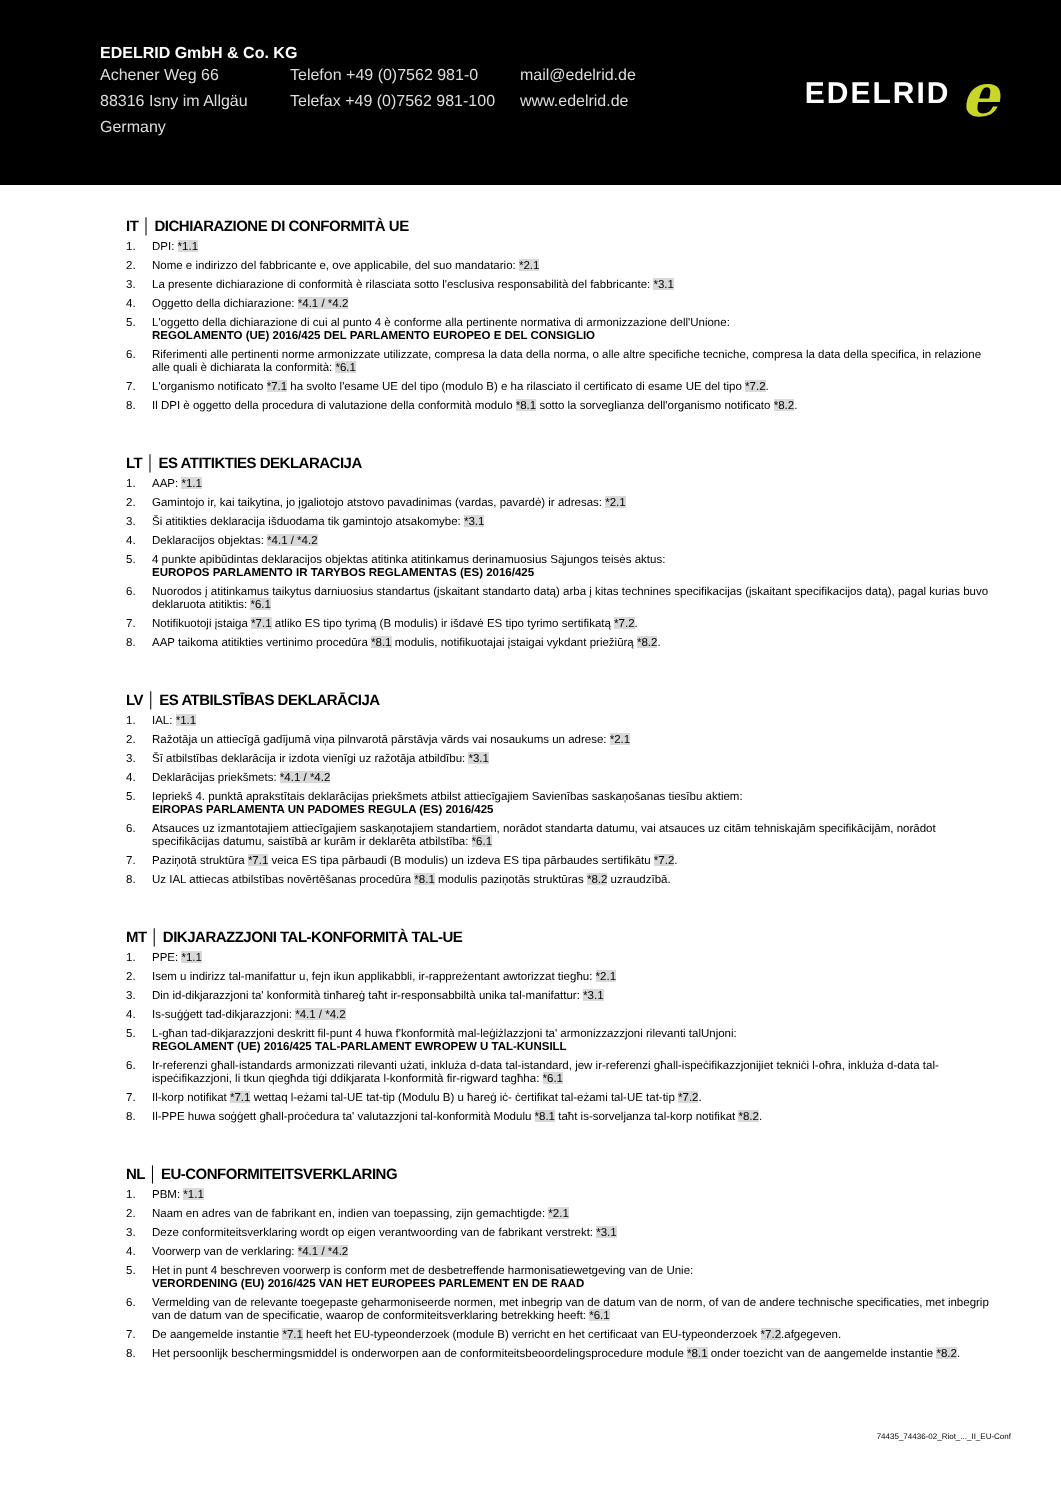EDELRID GmbH & Co. KG
Achener Weg 66 Telefon +49 (0)7562 981-0
mail@edelrid.de
88316 Isny im Allgäu
Telefax +49 (0)7562 981-100
www.edelrid.de
Germany
EDELRID e
IT │ DICHIARAZIONE DI CONFORMITÀ UE
1. DPI: *1.1
2. Nome e indirizzo del fabbricante e, ove applicabile, del suo mandatario: *2.1
3. La presente dichiarazione di conformità è rilasciata sotto l'esclusiva responsabilità del fabbricante: *3.1
4. Oggetto della dichiarazione: *4.1 / *4.2
5. L'oggetto della dichiarazione di cui al punto 4 è conforme alla pertinente normativa di armonizzazione dell'Unione:
REGOLAMENTO (UE) 2016/425 DEL PARLAMENTO EUROPEO E DEL CONSIGLIO
6. Riferimenti alle pertinenti norme armonizzate utilizzate, compresa la data della norma, o alle altre specifiche tecniche, compresa la data della specifica, in relazione alle quali è dichiarata la conformità: *6.1
7. L'organismo notificato *7.1 ha svolto l'esame UE del tipo (modulo B) e ha rilasciato il certificato di esame UE del tipo *7.2.
8. Il DPI è oggetto della procedura di valutazione della conformità modulo *8.1 sotto la sorveglianza dell'organismo notificato *8.2.
LT │ ES ATITIKTIES DEKLARACIJA
1. AAP: *1.1
2. Gamintojo ir, kai taikytina, jo įgaliotojo atstovo pavadinimas (vardas, pavardė) ir adresas: *2.1
3. Ši atitikties deklaracija išduodama tik gamintojo atsakomybe: *3.1
4. Deklaracijos objektas: *4.1 / *4.2
5. 4 punkte apibūdintas deklaracijos objektas atitinka atitinkamus derinamuosius Sąjungos teisės aktus:
EUROPOS PARLAMENTO IR TARYBOS REGLAMENTAS (ES) 2016/425
6. Nuorodos į atitinkamus taikytus darniuosius standartus (įskaitant standarto datą) arba į kitas technines specifikacijas (įskaitant specifikacijos datą), pagal kurias buvo deklaruota atitiktis: *6.1
7. Notifikuotoji įstaiga *7.1 atliko ES tipo tyrimą (B modulis) ir išdavė ES tipo tyrimo sertifikatą *7.2.
8. AAP taikoma atitikties vertinimo procedūra *8.1 modulis, notifikuotajai įstaigai vykdant priežiūrą *8.2.
LV │ ES ATBILSTĪBAS DEKLARĀCIJA
1. IAL: *1.1
2. Ražotāja un attiecīgā gadījumā viņa pilnvarotā pārstāvja vārds vai nosaukums un adrese: *2.1
3. Šī atbilstības deklarācija ir izdota vienīgi uz ražotāja atbildību: *3.1
4. Deklarācijas priekšmets: *4.1 / *4.2
5. Iepriekš 4. punktā aprakstītais deklarācijas priekšmets atbilst attiecīgajiem Savienības saskaņošanas tiesību aktiem:
EIROPAS PARLAMENTA UN PADOMES REGULA (ES) 2016/425
6. Atsauces uz izmantotajiem attiecīgajiem saskaņotajiem standartiem, norādot standarta datumu, vai atsauces uz citām tehniskajām specifikācijām, norādot specifikācijas datumu, saistībā ar kurām ir deklarēta atbilstība: *6.1
7. Paziņotā struktūra *7.1 veica ES tipa pārbaudi (B modulis) un izdeva ES tipa pārbaudes sertifikātu *7.2.
8. Uz IAL attiecas atbilstības novērtēšanas procedūra *8.1 modulis paziņotās struktūras *8.2 uzraudzībā.
MT │ DIKJARAZZJONI TAL-KONFORMITÀ TAL-UE
1. PPE: *1.1
2. Isem u indirizz tal-manifattur u, fejn ikun applikabbli, ir-rappreżentant awtorizzat tiegħu: *2.1
3. Din id-dikjarazzjoni ta' konformità tinħareġ taħt ir-responsabbiltà unika tal-manifattur: *3.1
4. Is-suġġett tad-dikjarazzjoni: *4.1 / *4.2
5. L-għan tad-dikjarazzjoni deskritt fil-punt 4 huwa f'konformità mal-leġiżlazzjoni ta' armonizzazzjoni rilevanti talUnjoni:
REGOLAMENT (UE) 2016/425 TAL-PARLAMENT EWROPEW U TAL-KUNSILL
6. Ir-referenzi għall-istandards armonizzati rilevanti użati, inkluża d-data tal-istandard, jew ir-referenzi għall-ispeċifikazzjonijiet tekniċi l-oħra, inkluża d-data tal-ispeċifikazzjoni, li tkun qiegħda tiġi ddikjarata l-konformità fir-rigward tagħha: *6.1
7. Il-korp notifikat *7.1 wettaq l-eżami tal-UE tat-tip (Modulu B) u ħareġ iċ- ċertifikat tal-eżami tal-UE tat-tip *7.2.
8. Il-PPE huwa soġġett għall-proċedura ta' valutazzjoni tal-konformità Modulu *8.1 taħt is-sorveljanza tal-korp notifikat *8.2.
NL │ EU-CONFORMITEITSVERKLARING
1. PBM: *1.1
2. Naam en adres van de fabrikant en, indien van toepassing, zijn gemachtigde: *2.1
3. Deze conformiteitsverklaring wordt op eigen verantwoording van de fabrikant verstrekt: *3.1
4. Voorwerp van de verklaring: *4.1 / *4.2
5. Het in punt 4 beschreven voorwerp is conform met de desbetreffende harmonisatiewetgeving van de Unie:
VERORDENING (EU) 2016/425 VAN HET EUROPEES PARLEMENT EN DE RAAD
6. Vermelding van de relevante toegepaste geharmoniseerde normen, met inbegrip van de datum van de norm, of van de andere technische specificaties, met inbegrip van de datum van de specificatie, waarop de conformiteitsverklaring betrekking heeft: *6.1
7. De aangemelde instantie *7.1 heeft het EU-typeonderzoek (module B) verricht en het certificaat van EU-typeonderzoek *7.2.afgegeven.
8. Het persoonlijk beschermingsmiddel is onderworpen aan de conformiteitsbeoordelingsprocedure module *8.1 onder toezicht van de aangemelde instantie *8.2.
74435_74436-02_Riot_..._II_EU-Conf